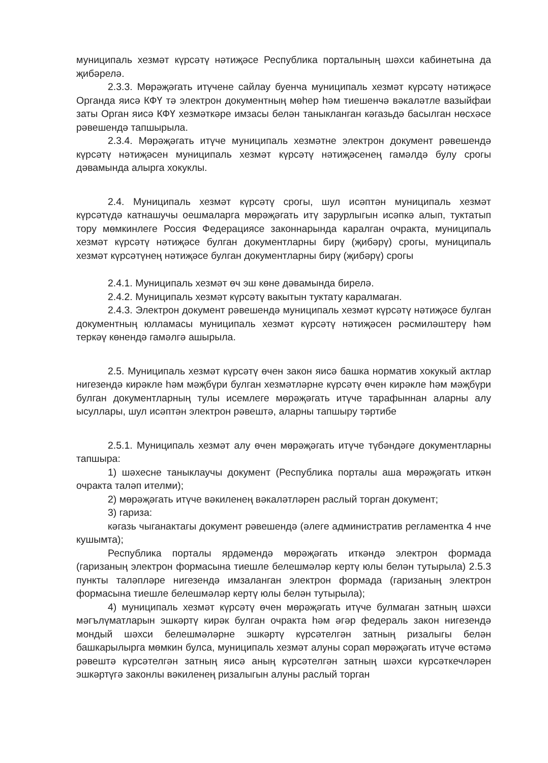муниципаль хезмәт күрсәтү нәтиҗәсе Республика порталының шәхси кабинетына да җибәрелә.
2.3.3. Мөрәҗәгать итүчене сайлау буенча муниципаль хезмәт күрсәтү нәтиҗәсе Органда яисә КФҮ тә электрон документның мөһер һәм тиешенчә вәкаләтле вазыйфаи заты Орган яисә КФҮ хезмәткәре имзасы белән таныкланган кәгазьдә басылган нөсхәсе рәвешендә тапшырыла.
2.3.4. Мөрәҗәгать итүче муниципаль хезмәтне электрон документ рәвешендә күрсәтү нәтиҗәсен муниципаль хезмәт күрсәтү нәтиҗәсенең гамәлдә булу срогы дәвамында алырга хокуклы.
2.4. Муниципаль хезмәт күрсәтү срогы, шул исәптән муниципаль хезмәт күрсәтүдә катнашучы оешмаларга мөрәҗәгать итү зарурлыгын исәпкә алып, туктатып тору мөмкинлеге Россия Федерациясе законнарында каралган очракта, муниципаль хезмәт күрсәтү нәтиҗәсе булган документларны бирү (җибәрү) срогы, муниципаль хезмәт күрсәтүнең нәтиҗәсе булган документларны бирү (җибәрү) срогы
2.4.1. Муниципаль хезмәт өч эш көне дәвамында бирелә.
2.4.2. Муниципаль хезмәт күрсәтү вакытын туктату каралмаган.
2.4.3. Электрон документ рәвешендә муниципаль хезмәт күрсәтү нәтиҗәсе булган документның юлламасы муниципаль хезмәт күрсәтү нәтиҗәсен рәсмиләштерү һәм теркәү көнендә гамәлгә ашырыла.
2.5. Муниципаль хезмәт күрсәтү өчен закон яисә башка норматив хокукый актлар нигезендә кирәкле һәм мәҗбүри булган хезмәтләрне күрсәтү өчен кирәкле һәм мәҗбүри булган документларның тулы исемлеге мөрәҗәгать итүче тарафыннан аларны алу ысуллары, шул исәптән электрон рәвештә, аларны тапшыру тәртибе
2.5.1. Муниципаль хезмәт алу өчен мөрәҗәгать итүче түбәндәге документларны тапшыра:
1) шәхесне таныклаучы документ (Республика порталы аша мөрәҗәгать иткән очракта таләп ителми);
2) мөрәҗәгать итүче вәкиленең вәкаләтләрен раслый торган документ;
3) гариза:
кәгазь чыганактагы документ рәвешендә (әлеге административ регламентка 4 нче кушымта);
Республика порталы ярдәмендә мөрәҗәгать иткәндә электрон формада (гаризаның электрон формасына тиешле белешмәләр кертү юлы белән тутырыла) 2.5.3 пункты таләпләре нигезендә имзаланган электрон формада (гаризаның электрон формасына тиешле белешмәләр кертү юлы белән тутырыла);
4) муниципаль хезмәт күрсәтү өчен мөрәҗәгать итүче булмаган затның шәхси мәгълүматларын эшкәртү кирәк булган очракта һәм әгәр федераль закон нигезендә мондый шәхси белешмәләрне эшкәртү күрсәтелгән затның ризалыгы белән башкарылырга мөмкин булса, муниципаль хезмәт алуны сорап мөрәҗәгать итүче өстәмә рәвештә күрсәтелгән затның яисә аның күрсәтелгән затның шәхси күрсәткечләрен эшкәртүгә законлы вәкиленең ризалыгын алуны раслый торган